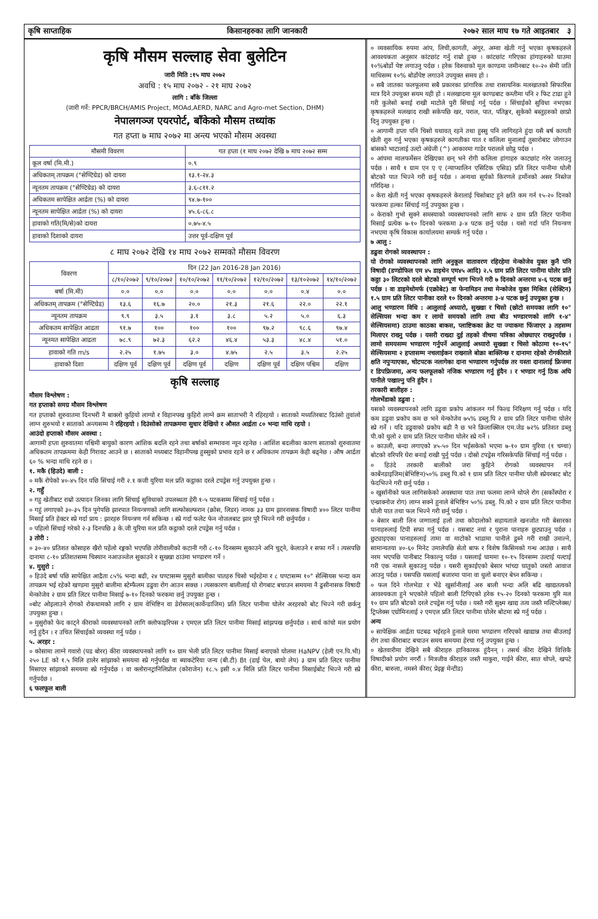कृषि साप्ताहिक किसानहरुका लागि जानकारी २०७२ साल माघ १७ गते आइतबार ३
कृषि मौसम सल्लाह सेवा बुलेटिन
जारी मिति :१५ माघ २०७२
अवधि : १५ माघ २०७२ - २१ माघ २०७२
लागि : बाँके जिल्ला
(जारी गर्ने: PPCR/BRCH/AMIS Project, MOAd,AERD, NARC and Agro-met Section, DHM)
नेपालगञ्ज एयरपोर्ट, बाँकेको मौसम तथ्यांक
गत हप्ता ७ माघ २०७२ मा अन्त्य भएको मौसम अवस्था
| मौसमी विवरण | गत हप्ता (१ माघ २०७२ देखि ७ माघ २०७२ सम्म |
| --- | --- |
| कूल वर्षा (मि.मी.) | ०.९ |
| अधिकतम् तापक्रम (°सेण्टिग्रेड) को दायरा | १३.१-२४.३ |
| न्यूनतम तापक्रम (°सेण्टिग्रेड) को दायरा | ३.६-८११.२ |
| अधिकतम सापेक्षित आर्द्रता (%) को दायरा | ९४.७-१०० |
| न्यूनतम सापेक्षित आर्द्रता (%) को दायरा | ४५.६-८६.८ |
| हावाको गति(मि/से)को दायरा | ०.७५-४.५ |
| हावाको दिशाको दायरा | उत्तर पूर्व-दक्षिण पूर्व |
८ माघ २०७२ देखि १४ माघ २०७२ सम्मको मौसम विवरण
| विवरण | दिन (22 Jan 2016-28 Jan 2016) | | | | | | |
| --- | --- | --- | --- | --- | --- | --- | --- |
| | ८/१०/२०७२ | ९/१०/२०७२ | १०/१०/२०७२ | ११/१०/२०७२ | १२/१०/२०७२ | १३/१०२०७२ | १४/१०/२०७२ |
| बर्षा (मि.मी) | ०.० | ०.० | ०.० | ०.० | ०.० | ०.४ | ०.० |
| अधिकतम् तापक्रम (°सेण्टिग्रेड) | १३.६ | १६.७ | २०.० | २१.३ | २१.६ | २२.० | २२.१ |
| न्यूनतम तापक्रम | ९.९ | ३.५ | ३.१ | ३.८ | ५.२ | ५.० | ६.३ |
| अधिकतम सापेक्षित आद्रता | ९१.७ | १०० | १०० | १०० | ९७.२ | ९८.६ | ९७.४ |
| न्यूनमत सापेक्षित आद्रता | ७८.९ | ७२.३ | ६२.२ | ४६.४ | ५३.३ | ४८.४ | ५१.० |
| हावाको गति m/s | २.२५ | १.७५ | ३.० | ४.७५ | २.५ | ३.५ | २.२५ |
| हावाको दिशा | दक्षिण पूर्व | दक्षिण पूर्व | दक्षिण पूर्व | दक्षिण | दक्षिण पूर्व | दक्षिण पश्चिम | दक्षिण |
कृषि सल्लाह
मौसम विश्लेषण :
गत हप्ताको समग्र मौसम विश्लेषण
गत हप्ताको शुरुवातमा दिनभरी नै बाक्लो कुहियो लाग्यो र विहानपख कुहिरो लाग्ने क्रम साताभरी नै रहिरहयो । साताको मध्यतिरबाट दिउंसो तुवांलो लाग्न शुरुभयो र साताको अन्त्यसम्म नै रहिरहयो । दिउंसोको तापक्रममा सुधार देखियो र औसत आर्द्रता ८० भन्दा माथि रहयो ।
आउंदो हप्ताको मौसम अवस्था :
आगामी हप्ता शुरुवातमा पश्चिमी बायुको कारण आंशिक बदलि रहने तथा बर्षाको सम्भावना न्यून रहनेछ । आंशिंश बदलीका कारण साताको शुरुवातमा अधिकतम तापक्रममा केही गिरावट आउने छ । साताको मध्यबाट विहानीपख हुस्सुको प्रभाव रहने छ र अधिकतम तापक्रम केही बढ्नेछ । औष आर्द्रता ६० % भन्दा माथि रहने छ ।
१. मकै (हिउदे) बाली :
० मकै रोपेको ४०-४५ दिन पछि सिंचाई गरी २.१ कजी युरिया मल प्रति कट्ठाका दरले टपड्रेस गर्नु उपयुक्त हुन्छ ।
२. गहुँ
० गहु खेतीबाट राम्रो उत्पादन लिनका लागि सिंचाई सुविधाको उपलब्धता हेरी १-५ पटकसम्म सिंचाई गर्नु पर्दछ ।
० गहुं लगाएको ३०-३५ दिन पुगेपछि झारपात नियन्त्रणको लागि सल्फोसल्फरान (क्रोस, लिडर) नामक ३३ ग्राम झारनासक विषादी ४०० लिटर पानीमा मिसाई प्रति हेक्टर स्प्रे गर्दा प्राय : झारहरु नियन्त्रण गर्न सकिन्छ । स्प्रे गर्दा फलेट फेन नोजलबाट झार पुरै भिज्ने गरी छर्नुपर्दछ ।
० पहिलो सिंचाई गरेको २-३ दिनपछि ३ के.जी युरिया मल प्रति कट्ठाको दरले टपड्रेस गर्नु पर्दछ ।
३ तोरी :
० ३०-४० प्रतिशत कोसाहरु खैरो पहेंलो रङ्गको भएपछि तोरीवालीको कटानी गरी ८-१० दिनसम्म सुकाउने अनि चुट्ने, केलाउने र सफा गर्ने । त्यसपछि दानामा ८-१० प्रतिशतसम्म चिस्यान नआउञ्जेल सुकाउने र सुख्खा ठाउंमा भण्डारण गर्ने ।
४. मुसुरो :
० हिउंदे बर्षा पछि सापेक्षित आद्रैता ८५% भन्दा बढी, २४ घण्टासम्म मुसुरो बालीका पातहरु चिसो भईरहेमा र ८ घण्टासम्म १०° सेल्सियस भन्दा कम तापक्रम भई रहेको खण्डमा मुसुरो बालीमा स्टेम्फैलम डढुवा रोग आउन सक्छ । त्यसकारण बालीलाई यो रोगबाट बचाउन समयमा नै ढुसीनासक विषादी मेन्कोजेव २ ग्राम प्रति लिटर पानीमा मिसाई ७-१० दिनको फरकमा छर्नु उपयुक्त हुन्छ ।
०बोट ओइलाउने रोगको रोकथामको लागि २ ग्राम वेभिष्टिन वा डेरोसाल(कार्वेन्डाजिम) प्रति लिटर पानीमा घोलेर अरहरको बोट भिज्ने गरी छर्कनु उपयुक्त हुन्छ ।
० मुसुरोको फेद काट्ने कीराको व्यवस्थापनको लागि क्लोफाइरिपस २ एमएल प्रति लिटर पानीमा मिसाई सांझपख छर्नुपर्दछ । सार्थ कांचो मल प्रयोग गर्नु हुंदैन । र उचित सिंचाईको व्यवस्था गर्नु पर्दछ ।
५. अरहर :
० कोसामा लाग्ने गवारो (पड बोरर) कीरा व्यवस्थापनको लागि १० ग्राम भेली प्रति लिटर पानीमा मिसाई बनाएको घोलमा HaNPV (हेली एन.पि.भी) २५० LE को १.५ मिलि हालेर सांझाको समयमा स्प्रे गर्नुपर्दछ वा ब्याकटेरिया जन्य (बी.टी) Bt (डाई पेल, बायो लेप) ३ ग्राम प्रति लिटर पानीमा मिसाएर सांझाको समयमा स्प्रे गर्नुपर्दछ । वा क्लोरानट्रानिलिप्रोल (कोराजेन) १८.५ इसी ०.४ मिलि प्रति लिटर पानीमा मिसाईबोट भिज्ने गरी स्प्रे गर्नुपर्दछ ।
६ फलफूल बाली
० व्यवसायिक रुपमा आंप, लिची,कागती, अंगुर, अम्वा खेती गर्नु भएका कृषकहरुले आवश्यकता अनुसार कांटछांट गर्नु राम्रो हुन्छ । कांटछांट गरिएका हांगाहरुको घाउमा १०%बोर्डो पेष्ट लगाउनु पर्दछ । हरेक विरुवाको मूल काण्डमा जमीनबाट १०-२० सेमी जति माथिसम्म १०% बोर्डोपेष्ट लगाउने उपयुक्त समय हो ।
० सबै जातका फलफूलमा सबै प्रकारका प्रांगारिक तथा रासायनिक मलखातको सिफारिस मात्र दिने उपयुक्त सयम यही हो । मलखादमा मूल काण्डबाट कम्तीमा पनि २ फिट टाढा हुने गरी कुलेसो बनाई राखी माटोले पुरी सिंचाई गर्नु पर्दछ । सिंचाईको सुविधा नभएका कृषकहरुले मलखाद राखी सकेपछि खर, पराल, पात, पतिङ्गर, सुकेको बस्तुहरुको छाप्रो दिनु उपयुक्त हुन्छ ।
० आगामी हप्ता पनि चिसो यथावत् रहने तथा हुस्सु पनि लागिरहने हुंदा यसै बर्ष कागती खेती शुरु गर्नु भएका कृषकहरुले कागतीका पात र कलिला मुनालाई तुसारोबाट जोगाउन बांसको भाटालाई उल्टो अंग्रेजी (^) आकारमा गाडेर परालले छोप्नु पर्दछ ।
० आंपमा मालफर्मेसन देखिएका छन् भने रोगी कलिला हांगाहरु काटछांट गरेर जलाउनु पर्दछ । साथै १ ग्राम एन ए ए (न्याप्थालिन एसिटिक एसिड) प्रति लिटर पानीमा घोली बोटको पात भिज्ने गरी छर्नु पर्दछ । अन्यथा सूर्यको किरणले हर्मोनको असर निस्तेज गरिदिन्छ ।
० केरा खेती गर्नु भएका कृषकहरुले केरालाई चिसोबाट हुने क्षति कम गर्न १५-२० दिनको फरकमा हल्का सिंचाई गर्नु उपयुक्त हुन्छ ।
० केराको गुभो सुक्ने समस्याको व्यवस्थापनको लागि साफ २ ग्राम प्रति लिटर पानीमा मिसाई प्रत्येक ७-१० दिनको फरकमा ३-४ पटक छर्नु पर्दछ । यसो गर्दा पनि नियन्त्रण नभएमा कृषि विकास कार्यालयमा सम्पर्क गर्नु पर्दछ ।
७ आलु :
डढुवा रोगको व्यवस्थापन :
यो रोगको व्यवस्थापनको लागि अनुकूल वातावरण रहिरहेमा मेन्कोजेव युक्त कुनै पनि विषादी (डण्डोफिल एम ४५ डाइथेन एम४५ आदि) २.५ ग्राम प्रति लिटर पानीमा घोलेर प्रति कठ्ठा ३० लिटरको दरले बोटको सम्पूर्ण भाग भिज्ने गरी ७ दिनको अन्तरमा ४-६ पटक छर्नु पर्दछ । वा डाइमेथोमर्फ (एक्रोबेट) वा फेनामिडन तथा मेन्कोजेव युक्त मिश्रित (सेक्टिन) १.५ ग्राम प्रति लिटर पानीका दरले १० दिनको अन्तरमा ३-४ पटक छर्नु उपयुक्त हुन्छ ।
आलु भण्डारण विधि : आलुलाई अध्यारो, सुख्खा र चिसो (छोटो समयका लागि १०° सेल्सियस भन्दा कम र लामो समयको लागि तथा बीउ भण्डारणको लागि १-४° सेल्सियसमा) ठाउमा काठका बाकस, प्लाष्टिकका क्रेट या ज्याकमा फिंजाएर ३ तहसम्म मिलाएर राख्नु पर्दछ । यसरी राख्दा दुई तहको वीचमा पत्रिका ओछ्याएर राख्नुपर्दछ । लामो समयसम्म भण्डारण गर्नुपर्ने आलुलाई अध्यारो सुख्खा र चिसो कोठामा १०-१५° सेल्सियसमा २ हप्तासम्म नचलाईकन राख्नाले बोक्रा बाक्लिन्छ र दानामा रहेको रोगकीराले क्षति नपुऱ्याएका, चोटपटक नलागेका दाना भण्डारण गर्नुपर्दछ तर यस्ता दानालाई फ्रिजमा र डिपफ्रिजमा, अन्य फलफूलको नजिक भण्डारण गर्नु हुंदैन । र भण्डार गर्नु ठिक अघि पानीले पखाल्नु पनि हुंदैन ।
तरकारी बालीहरु :
गोलभेंडाको डढुवा :
यसको व्यवस्थापनको लागि डढुवा प्रकोप आंकलन गर्न फिल्ड निरिक्षण गर्नु पर्दछ । यदि कम डढुवा प्रकोप कम छ भने मेन्कोजेव ७५% डब्लु.पि २ ग्राम प्रति लिटर पानीमा घोलेर स्प्रे गर्ने । यदि डढुवाको प्रकोप बढी नै छ भने क्रिलाक्सिल एम.जेड ७२% प्रतिशत डब्लु पी.को धुलो २ ग्राम प्रति लिटर पानीमा घोलेर स्प्रे गर्ने ।
० काउली, बन्दा लगाएको ४५-५० दिन भईसकेको भएमा ७-१० ग्राम युरिया (१ चम्चा) बोटको वरिपरि घेरा बनाई राखी पुर्नु पर्दछ । दोस्रो टपड्रेस गरिसकेपछि सिंचाई गर्नु पर्दछ ।
० हिउंदे तरकारी बालीको जरा कुहिने रोगको व्यवस्थापन गर्न कार्बेनडाइजिम(बेभिष्टिन)५०% डब्लु पि.को १ ग्राम प्रति लिटर पानीमा घोली स्प्रेयरबाट बोट फेदभिज्ने गरी छर्नु पर्दछ ।
० खुर्सानीको फल लागिसकेको अवस्थामा पात तथा फलमा लाग्ने थोप्ले रोग (सर्कोस्पोरा र एन्थ्राक्नोज रोग) लाग्न सक्ने हुनाले बेभिष्टिन ५०% डब्लु. पि.को २ ग्राम प्रति लिटर पानीमा घोली पात तथा फल भिज्ने गरी छर्नु पर्दछ ।
० बेसार बाली लिन जग्गालाई हलो तथा कोदालोको सहायताले खनजोत गरी बेसारका पानाहरुलाई टिपी सफा गर्नु पर्दछ । यसबाट नयां र पुराना पानाहरु छुट्याउनु पर्दछ । छुट्याइएका पानाहरुलाई तामा वा माटोको भाडामा पानीले डुब्ने गरी राखी उमाल्ने, सामान्यतया ४०-६० मिनेट उमालेपछि सेतो बाफ र विशेष किसिमको गन्ध आउंछ । साथै नरम भएपछि पानीबाट निकाल्नु पर्दछ । यसलाई घाममा १०-१५ दिनसम्म उल्टाई पल्टाई गरी एक नासले सुकाउनु पर्दछ । यसरी सुकाईएको बेसार भांच्दा घातुको जस्तो आवाज आउनु पर्दछ । यसपछि यसलाई बजारमा पाना वा धुलो बनाएर बेच्न सकिन्छ ।
० फल दिने गोलभेडा र भेंडे खुर्सानीलाई अरु बाली भन्दा अलि बढि खाद्यतत्वको आवश्यकता हुने भएकोले पहिलो बाली टिपिएको हरेक १५-२० दिनको फरकमा युरि मल १० ग्राम प्रति बोटको दरले टपड्रेस गर्नु पर्दछ । यस्तै गरी सुक्ष्म खाद्य तत्व जस्तै मल्टिप्लेक्स/ट्रिप्लेक्स एग्रोमिनलाई २ एमएल प्रति लिटर पानीमा घोलेर बोटमा स्प्रे गर्नु पर्दछ ।
अन्य
० सापेक्षिक आर्द्रता घटबढ भईरहने हुनाले घरमा भण्डारण गरिएको खाद्यान्न तथा बीउलाई रोग तथा कीराबाट बचाउन समय समयमा हेरचा गर्नु उपयुक्त हुन्छ ।
० खेतवारीमा देखिने सबै कीराहरु हानिकारक हुंदैनन् । तसर्थ कीरा देखिने वित्तिकै विषादीको प्रयोग नगरौं । मित्रजीव कीराहरु जस्तै माकुरा, गाईने कीरा, सात थोप्ले, खपटे कीरा, बारुला, नमस्ने कीरा( प्रेइङ्ग मेन्टीड)